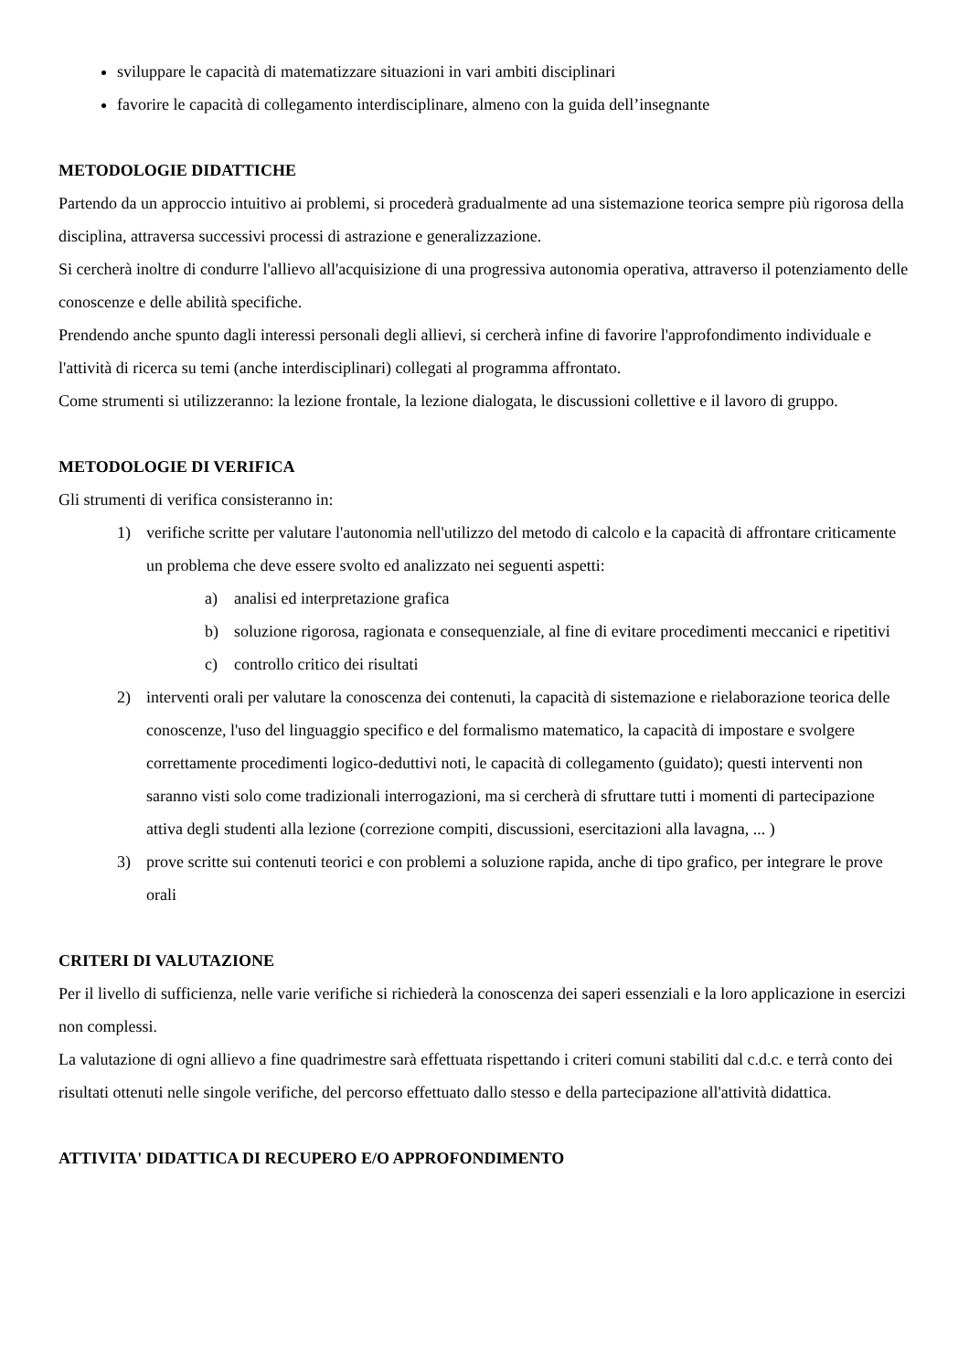sviluppare le capacità di matematizzare situazioni in vari ambiti disciplinari
favorire le capacità di collegamento interdisciplinare, almeno con la guida dell’insegnante
METODOLOGIE DIDATTICHE
Partendo da un approccio intuitivo ai problemi, si procederà gradualmente ad una sistemazione teorica sempre più rigorosa della disciplina, attraversa successivi processi di astrazione e generalizzazione.
Si cercherà inoltre di condurre l'allievo all'acquisizione di una progressiva autonomia operativa, attraverso il potenziamento delle conoscenze e delle abilità specifiche.
Prendendo anche spunto dagli interessi personali degli allievi, si cercherà infine di favorire l'approfondimento individuale e l'attività di ricerca su temi (anche interdisciplinari) collegati al programma affrontato.
Come strumenti si utilizzeranno: la lezione frontale, la lezione dialogata, le discussioni collettive e il lavoro di gruppo.
METODOLOGIE DI VERIFICA
Gli strumenti di verifica consisteranno in:
1) verifiche scritte per valutare l'autonomia nell'utilizzo del metodo di calcolo e la capacità di affrontare criticamente un problema che deve essere svolto ed analizzato nei seguenti aspetti:
a) analisi ed interpretazione grafica
b) soluzione rigorosa, ragionata e consequenziale, al fine di evitare procedimenti meccanici e ripetitivi
c) controllo critico dei risultati
2) interventi orali per valutare la conoscenza dei contenuti, la capacità di sistemazione e rielaborazione teorica delle conoscenze, l'uso del linguaggio specifico e del formalismo matematico, la capacità di impostare e svolgere correttamente procedimenti logico-deduttivi noti, le capacità di collegamento (guidato); questi interventi non saranno visti solo come tradizionali interrogazioni, ma si cercherà di sfruttare tutti i momenti di partecipazione attiva degli studenti alla lezione (correzione compiti, discussioni, esercitazioni alla lavagna, ... )
3) prove scritte sui contenuti teorici e con problemi a soluzione rapida, anche di tipo grafico, per integrare le prove orali
CRITERI DI VALUTAZIONE
Per il livello di sufficienza, nelle varie verifiche si richiederà la conoscenza dei saperi essenziali e la loro applicazione in esercizi non complessi.
La valutazione di ogni allievo a fine quadrimestre sarà effettuata rispettando i criteri comuni stabiliti dal c.d.c. e terrà conto dei risultati ottenuti nelle singole verifiche, del percorso effettuato dallo stesso e della partecipazione all'attività didattica.
ATTIVITA' DIDATTICA DI RECUPERO E/O APPROFONDIMENTO